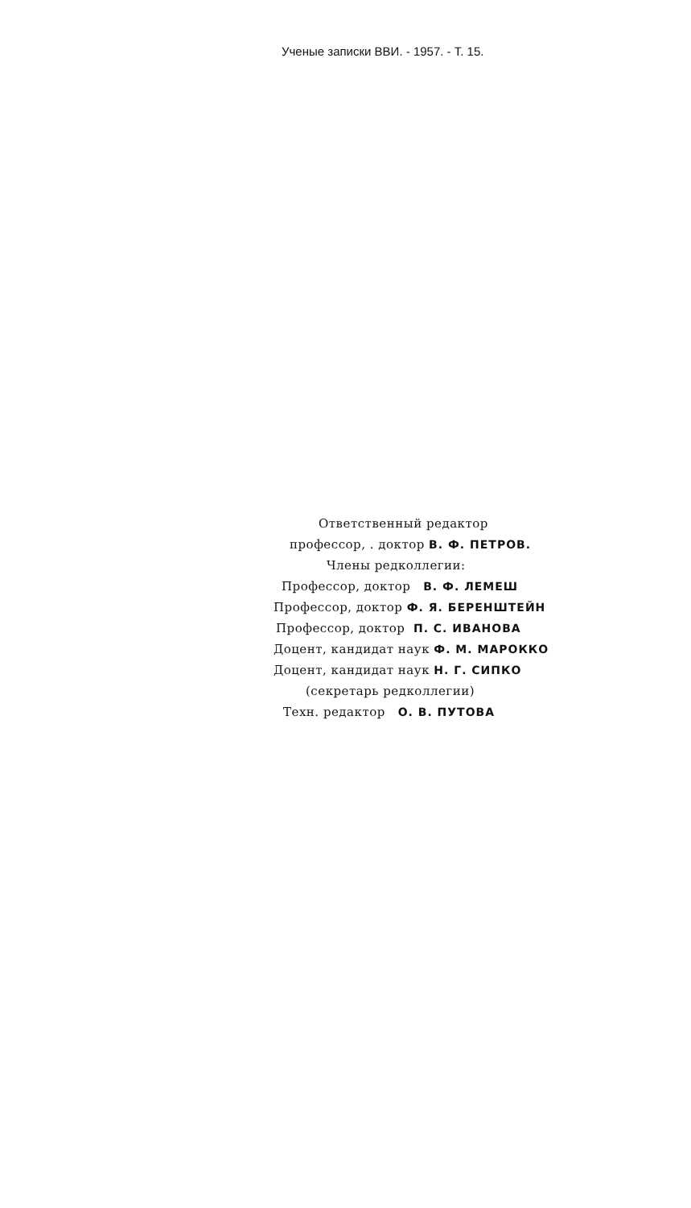Ученые записки ВВИ. - 1957. - Т. 15.
Ответственный редактор
профессор, . доктор В. Ф. ПЕТРОВ.
Члены редколлегии:
Профессор, доктор В. Ф. ЛЕМЕШ
Профессор, доктор Ф. Я. БЕРЕНШТЕЙН
Профессор, доктор П. С. ИВАНОВА
Доцент, кандидат наук Ф. М. МАРОККО
Доцент, кандидат наук Н. Г. СИПКО
(секретарь редколлегии)
Техн. редактор О. В. ПУТОВА